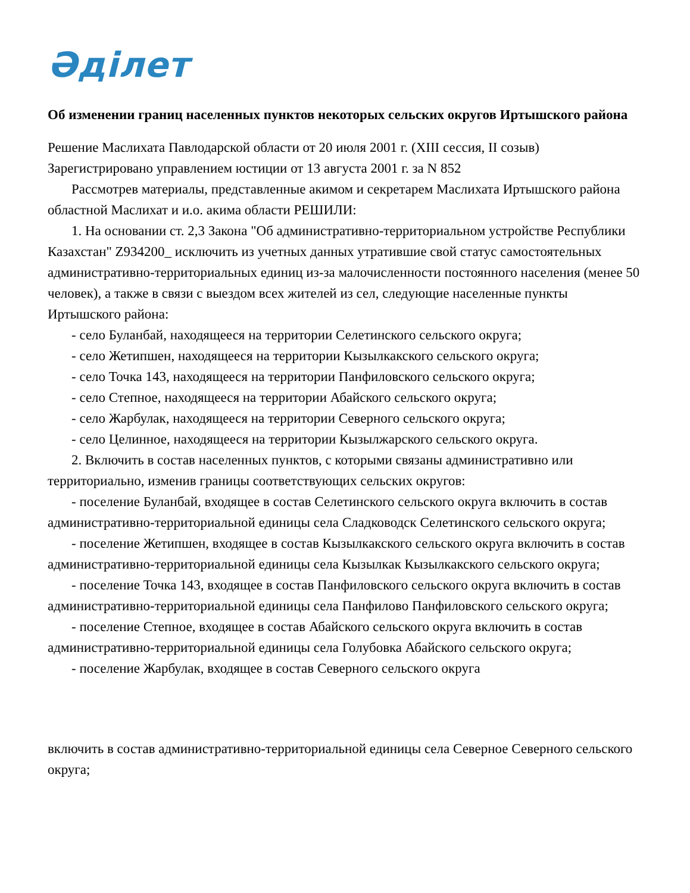Әділет
Об изменении границ населенных пунктов некоторых сельских округов Иртышского района
Решение Маслихата Павлодарской области от 20 июля 2001 г. (XIII сессия, II созыв) Зарегистрировано управлением юстиции от 13 августа 2001 г. за N 852
Рассмотрев материалы, представленные акимом и секретарем Маслихата Иртышского района областной Маслихат и и.о. акима области РЕШИЛИ:
1. На основании ст. 2,3 Закона "Об административно-территориальном устройстве Республики Казахстан" Z934200_ исключить из учетных данных утратившие свой статус самостоятельных административно-территориальных единиц из-за малочисленности постоянного населения (менее 50 человек), а также в связи с выездом всех жителей из сел, следующие населенные пункты Иртышского района:
- село Буланбай, находящееся на территории Селетинского сельского округа;
- село Жетипшен, находящееся на территории Кызылкакского сельского округа;
- село Точка 143, находящееся на территории Панфиловского сельского округа;
- село Степное, находящееся на территории Абайского сельского округа;
- село Жарбулак, находящееся на территории Северного сельского округа;
- село Целинное, находящееся на территории Кызылжарского сельского округа.
2. Включить в состав населенных пунктов, с которыми связаны административно или территориально, изменив границы соответствующих сельских округов:
- поселение Буланбай, входящее в состав Селетинского сельского округа включить в состав административно-территориальной единицы села Сладководск Селетинского сельского округа;
- поселение Жетипшен, входящее в состав Кызылкакского сельского округа включить в состав административно-территориальной единицы села Кызылкак Кызылкакского сельского округа;
- поселение Точка 143, входящее в состав Панфиловского сельского округа включить в состав административно-территориальной единицы села Панфилово Панфиловского сельского округа;
- поселение Степное, входящее в состав Абайского сельского округа включить в состав административно-территориальной единицы села Голубовка Абайского сельского округа;
- поселение Жарбулак, входящее в состав Северного сельского округа
включить в состав административно-территориальной единицы села Северное Северного сельского округа;